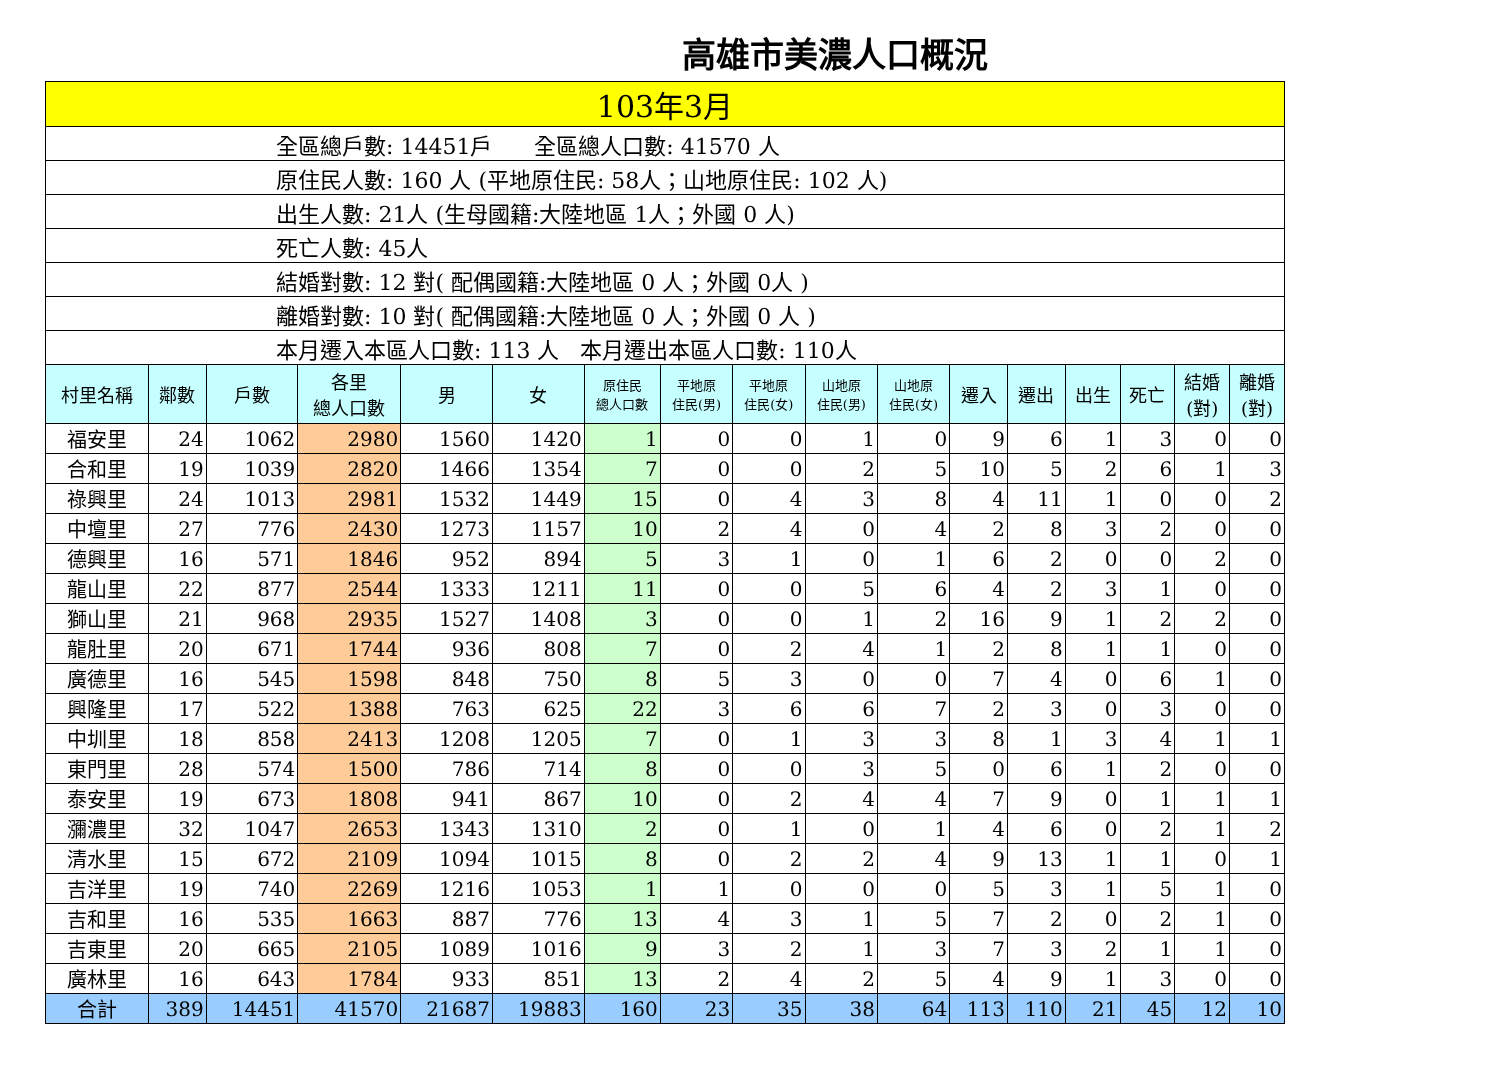高雄市美濃人口概況
| 103年3月 | | | | | | | | | | | | | | | | |
| 全區總戶數: 14451戶 全區總人口數: 41570 人 | | | | | | | | | | | | | | | | |
| 原住民人數: 160 人 (平地原住民: 58人；山地原住民: 102 人) | | | | | | | | | | | | | | | | |
| 出生人數: 21人 (生母國籍:大陸地區 1人；外國 0 人) | | | | | | | | | | | | | | | | |
| 死亡人數: 45人 | | | | | | | | | | | | | | | | |
| 結婚對數: 12 對( 配偶國籍:大陸地區 0 人；外國 0人 ) | | | | | | | | | | | | | | | | |
| 離婚對數: 10 對( 配偶國籍:大陸地區 0 人；外國 0 人 ) | | | | | | | | | | | | | | | | |
| 本月遷入本區人口數: 113 人 本月遷出本區人口數: 110人 | | | | | | | | | | | | | | | | |
| 村里名稱 | 鄰數 | 戶數 | 各里 總人口數 | 男 | 女 | 原住民 總人口數 | 平地原 住民(男) | 平地原 住民(女) | 山地原 住民(男) | 山地原 住民(女) | 遷入 | 遷出 | 出生 | 死亡 | 結婚 (對) | 離婚 (對) |
| 福安里 | 24 | 1062 | 2980 | 1560 | 1420 | 1 | 0 | 0 | 1 | 0 | 9 | 6 | 1 | 3 | 0 | 0 |
| 合和里 | 19 | 1039 | 2820 | 1466 | 1354 | 7 | 0 | 0 | 2 | 5 | 10 | 5 | 2 | 6 | 1 | 3 |
| 祿興里 | 24 | 1013 | 2981 | 1532 | 1449 | 15 | 0 | 4 | 3 | 8 | 4 | 11 | 1 | 0 | 0 | 2 |
| 中壇里 | 27 | 776 | 2430 | 1273 | 1157 | 10 | 2 | 4 | 0 | 4 | 2 | 8 | 3 | 2 | 0 | 0 |
| 德興里 | 16 | 571 | 1846 | 952 | 894 | 5 | 3 | 1 | 0 | 1 | 6 | 2 | 0 | 0 | 2 | 0 |
| 龍山里 | 22 | 877 | 2544 | 1333 | 1211 | 11 | 0 | 0 | 5 | 6 | 4 | 2 | 3 | 1 | 0 | 0 |
| 獅山里 | 21 | 968 | 2935 | 1527 | 1408 | 3 | 0 | 0 | 1 | 2 | 16 | 9 | 1 | 2 | 2 | 0 |
| 龍肚里 | 20 | 671 | 1744 | 936 | 808 | 7 | 0 | 2 | 4 | 1 | 2 | 8 | 1 | 1 | 0 | 0 |
| 廣德里 | 16 | 545 | 1598 | 848 | 750 | 8 | 5 | 3 | 0 | 0 | 7 | 4 | 0 | 6 | 1 | 0 |
| 興隆里 | 17 | 522 | 1388 | 763 | 625 | 22 | 3 | 6 | 6 | 7 | 2 | 3 | 0 | 3 | 0 | 0 |
| 中圳里 | 18 | 858 | 2413 | 1208 | 1205 | 7 | 0 | 1 | 3 | 3 | 8 | 1 | 3 | 4 | 1 | 1 |
| 東門里 | 28 | 574 | 1500 | 786 | 714 | 8 | 0 | 0 | 3 | 5 | 0 | 6 | 1 | 2 | 0 | 0 |
| 泰安里 | 19 | 673 | 1808 | 941 | 867 | 10 | 0 | 2 | 4 | 4 | 7 | 9 | 0 | 1 | 1 | 1 |
| 瀰濃里 | 32 | 1047 | 2653 | 1343 | 1310 | 2 | 0 | 1 | 0 | 1 | 4 | 6 | 0 | 2 | 1 | 2 |
| 清水里 | 15 | 672 | 2109 | 1094 | 1015 | 8 | 0 | 2 | 2 | 4 | 9 | 13 | 1 | 1 | 0 | 1 |
| 吉洋里 | 19 | 740 | 2269 | 1216 | 1053 | 1 | 1 | 0 | 0 | 0 | 5 | 3 | 1 | 5 | 1 | 0 |
| 吉和里 | 16 | 535 | 1663 | 887 | 776 | 13 | 4 | 3 | 1 | 5 | 7 | 2 | 0 | 2 | 1 | 0 |
| 吉東里 | 20 | 665 | 2105 | 1089 | 1016 | 9 | 3 | 2 | 1 | 3 | 7 | 3 | 2 | 1 | 1 | 0 |
| 廣林里 | 16 | 643 | 1784 | 933 | 851 | 13 | 2 | 4 | 2 | 5 | 4 | 9 | 1 | 3 | 0 | 0 |
| 合計 | 389 | 14451 | 41570 | 21687 | 19883 | 160 | 23 | 35 | 38 | 64 | 113 | 110 | 21 | 45 | 12 | 10 |